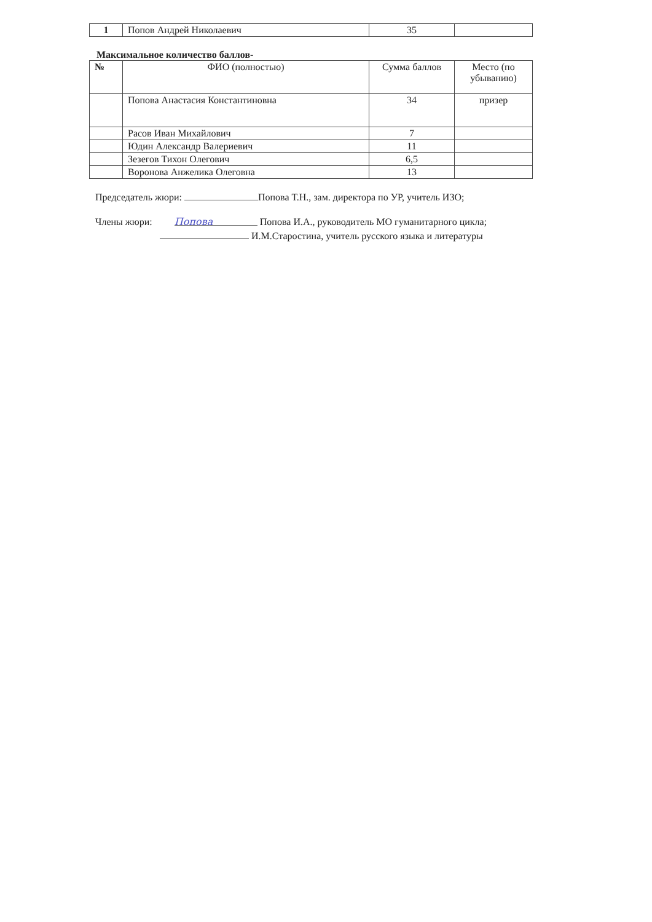| 1 | Попов Андрей Николаевич | 35 | |
Максимальное количество баллов-
| № | ФИО (полностью) | Сумма баллов | Место (по убыванию) |
| --- | --- | --- | --- |
| | Попова Анастасия Константиновна | 34 | призер |
| | Расов Иван Михайлович | 7 | |
| | Юдин Александр Валериевич | 11 | |
| | Зезегов Тихон Олегович | 6,5 | |
| | Воронова Анжелика Олеговна | 13 | |
Председатель жюри: Попова Т.Н., зам. директора по УР, учитель ИЗО;
Члены жюри: Попова Попова И.А., руководитель МО гуманитарного цикла;
И.М.Старостина, учитель русского языка и литературы